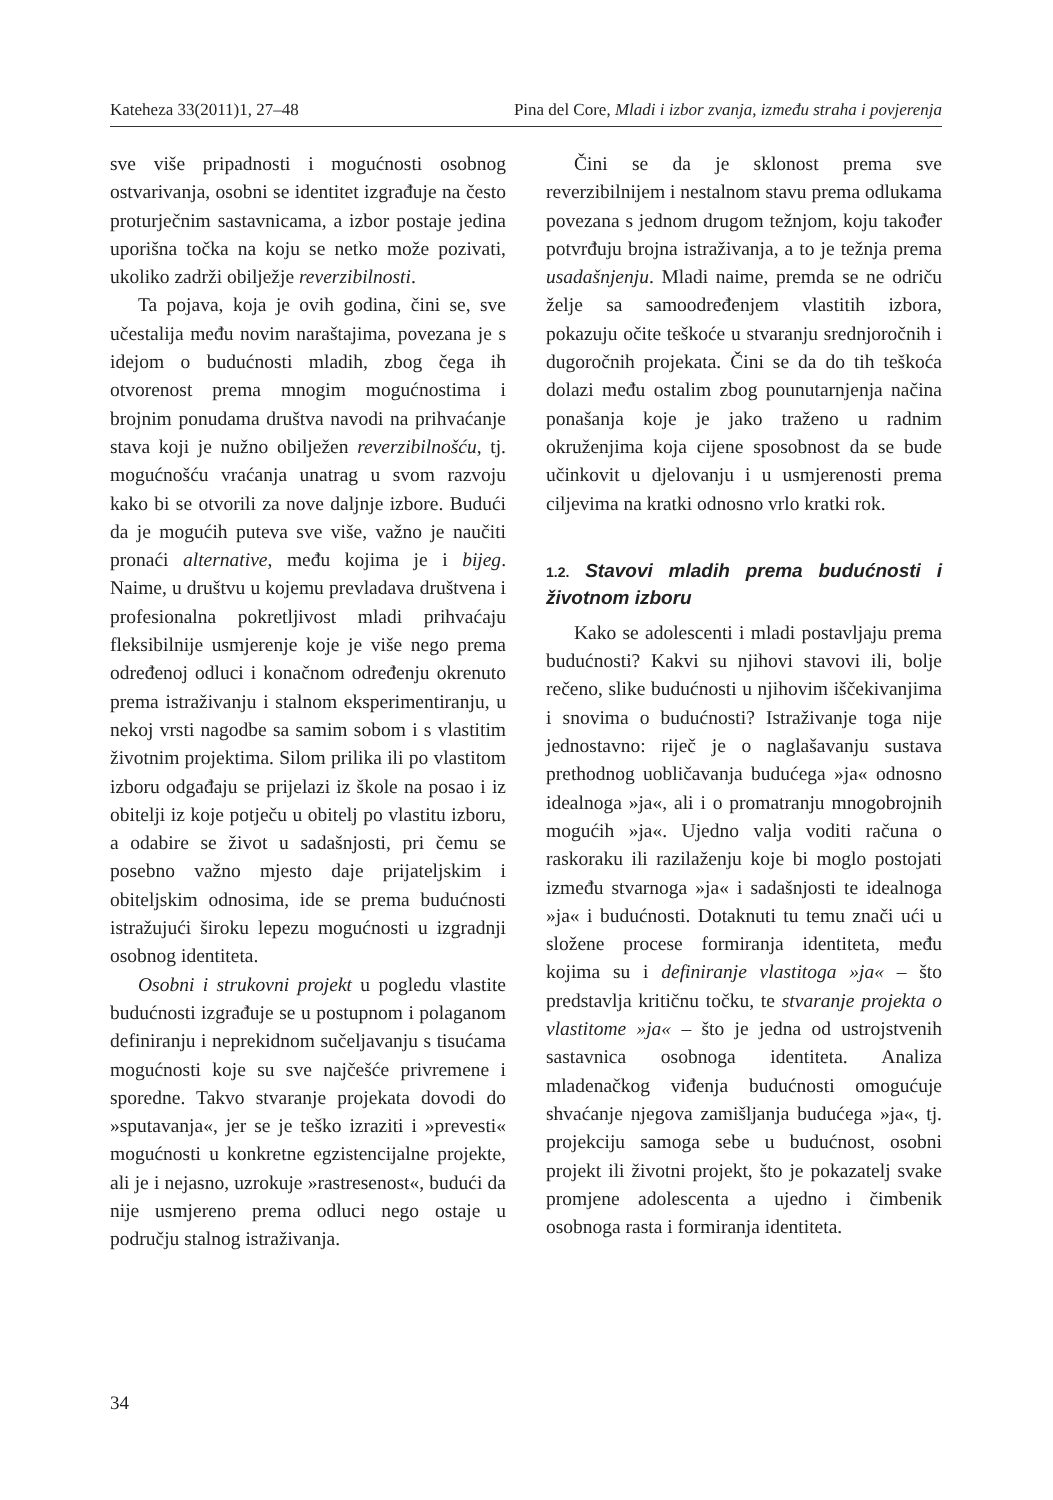Kateheza 33(2011)1, 27–48 Pina del Core, Mladi i izbor zvanja, između straha i povjerenja
sve više pripadnosti i mogućnosti osobnog ostvarivanja, osobni se identitet izgrađuje na često proturječnim sastavnicama, a izbor postaje jedina uporišna točka na koju se netko može pozivati, ukoliko zadrži obilježje reverzibilnosti.
Ta pojava, koja je ovih godina, čini se, sve učestalija među novim naraštajima, povezana je s idejom o budućnosti mladih, zbog čega ih otvorenost prema mnogim mogućnostima i brojnim ponudama društva navodi na prihvaćanje stava koji je nužno obilježen reverzibilnošću, tj. mogućnošću vraćanja unatrag u svom razvoju kako bi se otvorili za nove daljnje izbore. Budući da je mogućih puteva sve više, važno je naučiti pronaći alternative, među kojima je i bijeg. Naime, u društvu u kojemu prevladava društvena i profesionalna pokretljivost mladi prihvaćaju fleksibilnije usmjerenje koje je više nego prema određenoj odluci i konačnom određenju okrenuto prema istraživanju i stalnom eksperimentiranju, u nekoj vrsti nagodbe sa samim sobom i s vlastitim životnim projektima. Silom prilika ili po vlastitom izboru odgađaju se prijelazi iz škole na posao i iz obitelji iz koje potječu u obitelj po vlastitu izboru, a odabire se život u sadašnjosti, pri čemu se posebno važno mjesto daje prijateljskim i obiteljskim odnosima, ide se prema budućnosti istražujući široku lepezu mogućnosti u izgradnji osobnog identiteta.
Osobni i strukovni projekt u pogledu vlastite budućnosti izgrađuje se u postupnom i polaganom definiranju i neprekidnom sučeljavanju s tisućama mogućnosti koje su sve najčešće privremene i sporedne. Takvo stvaranje projekata dovodi do »sputavanja«, jer se je teško izraziti i »prevesti« mogućnosti u konkretne egzistencijalne projekte, ali je i nejasno, uzrokuje »rastresenost«, budući da nije usmjereno prema odluci nego ostaje u području stalnog istraživanja.
Čini se da je sklonost prema sve reverzibilnijem i nestalnom stavu prema odlukama povezana s jednom drugom težnjom, koju također potvrđuju brojna istraživanja, a to je težnja prema usadašnjenju. Mladi naime, premda se ne odriču želje sa samoodređenjem vlastitih izbora, pokazuju očite teškoće u stvaranju srednjoročnih i dugoročnih projekata. Čini se da do tih teškoća dolazi među ostalim zbog pounutarnjenja načina ponašanja koje je jako traženo u radnim okruženjima koja cijene sposobnost da se bude učinkovit u djelovanju i u usmjerenosti prema ciljevima na kratki odnosno vrlo kratki rok.
1.2. Stavovi mladih prema budućnosti i životnom izboru
Kako se adolescenti i mladi postavljaju prema budućnosti? Kakvi su njihovi stavovi ili, bolje rečeno, slike budućnosti u njihovim iščekivanjima i snovima o budućnosti? Istraživanje toga nije jednostavno: riječ je o naglašavanju sustava prethodnog uobličavanja budućega »ja« odnosno idealnoga »ja«, ali i o promatranju mnogobrojnih mogućih »ja«. Ujedno valja voditi računa o raskoraku ili razilaženju koje bi moglo postojati između stvarnoga »ja« i sadašnjosti te idealnoga »ja« i budućnosti. Dotaknuti tu temu znači ući u složene procese formiranja identiteta, među kojima su i definiranje vlastitoga »ja« – što predstavlja kritičnu točku, te stvaranje projekta o vlastitome »ja« – što je jedna od ustrojstvenih sastavnica osobnoga identiteta. Analiza mladenačkog viđenja budućnosti omogućuje shvaćanje njegova zamišljanja budućega »ja«, tj. projekciju samoga sebe u budućnost, osobni projekt ili životni projekt, što je pokazatelj svake promjene adolescenta a ujedno i čimbenik osobnoga rasta i formiranja identiteta.
34